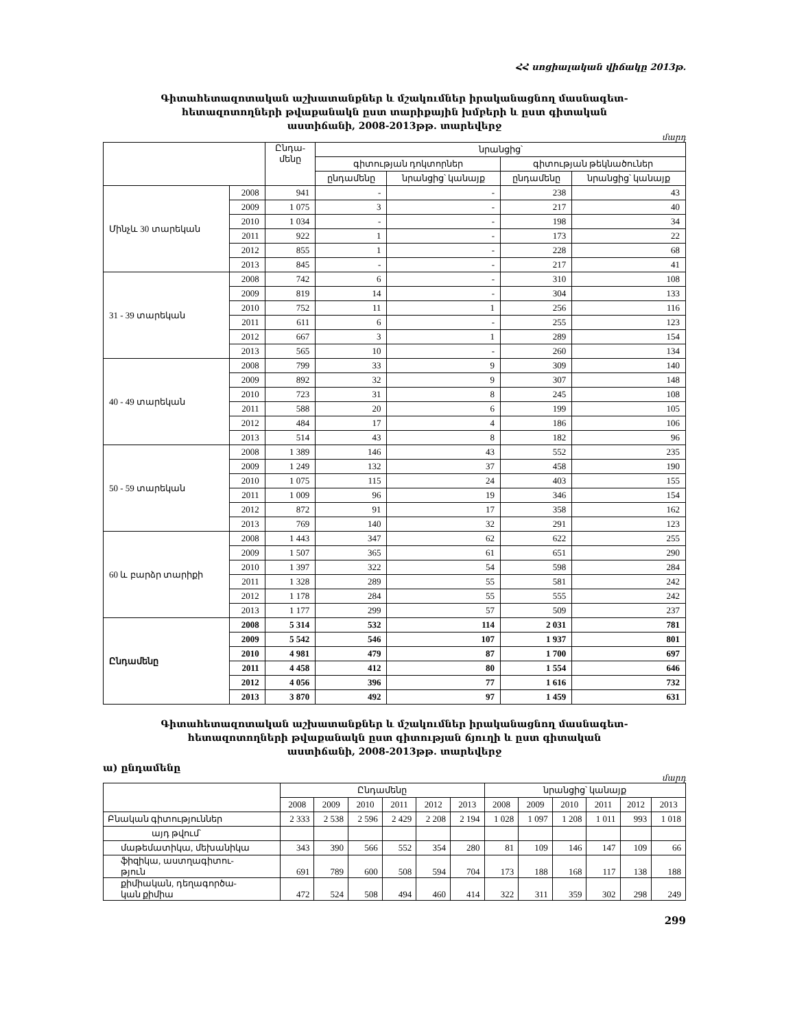ՀՀ սոցիալական վիճակը 2013թ.
Գիտահետազոտական աշխատանքներ և մշակումներ իրականացնող մասնագետ-
հետազոտողների թվաքանակն ըստ տարիքային խմբերի և ըստ գիտական
աստիճանի, 2008-2013թթ. տարեվերջ
մարդ
| | | Ընդա- մենը | նրանցից՝ | | | |
| --- | --- | --- | --- | --- | --- | --- |
| | | | գիտության դոկտորներ | | գիտության թեկնածուներ | |
| | | | ընդամենը | նրանցից՝ կանայք | ընդամենը | նրանցից՝ կանայք |
| Մինչև 30 տարեկան | 2008 | 941 | - | - | 238 | 43 |
| | 2009 | 1 075 | 3 | - | 217 | 40 |
| | 2010 | 1 034 | - | - | 198 | 34 |
| | 2011 | 922 | 1 | - | 173 | 22 |
| | 2012 | 855 | 1 | - | 228 | 68 |
| | 2013 | 845 | - | - | 217 | 41 |
| 31 - 39 տարեկան | 2008 | 742 | 6 | - | 310 | 108 |
| | 2009 | 819 | 14 | - | 304 | 133 |
| | 2010 | 752 | 11 | 1 | 256 | 116 |
| | 2011 | 611 | 6 | - | 255 | 123 |
| | 2012 | 667 | 3 | 1 | 289 | 154 |
| | 2013 | 565 | 10 | - | 260 | 134 |
| 40 - 49 տարեկան | 2008 | 799 | 33 | 9 | 309 | 140 |
| | 2009 | 892 | 32 | 9 | 307 | 148 |
| | 2010 | 723 | 31 | 8 | 245 | 108 |
| | 2011 | 588 | 20 | 6 | 199 | 105 |
| | 2012 | 484 | 17 | 4 | 186 | 106 |
| | 2013 | 514 | 43 | 8 | 182 | 96 |
| 50 - 59 տարեկան | 2008 | 1 389 | 146 | 43 | 552 | 235 |
| | 2009 | 1 249 | 132 | 37 | 458 | 190 |
| | 2010 | 1 075 | 115 | 24 | 403 | 155 |
| | 2011 | 1 009 | 96 | 19 | 346 | 154 |
| | 2012 | 872 | 91 | 17 | 358 | 162 |
| | 2013 | 769 | 140 | 32 | 291 | 123 |
| 60 և բարձր տարիքի | 2008 | 1 443 | 347 | 62 | 622 | 255 |
| | 2009 | 1 507 | 365 | 61 | 651 | 290 |
| | 2010 | 1 397 | 322 | 54 | 598 | 284 |
| | 2011 | 1 328 | 289 | 55 | 581 | 242 |
| | 2012 | 1 178 | 284 | 55 | 555 | 242 |
| | 2013 | 1 177 | 299 | 57 | 509 | 237 |
| Ընդամենը | 2008 | 5 314 | 532 | 114 | 2 031 | 781 |
| | 2009 | 5 542 | 546 | 107 | 1 937 | 801 |
| | 2010 | 4 981 | 479 | 87 | 1 700 | 697 |
| | 2011 | 4 458 | 412 | 80 | 1 554 | 646 |
| | 2012 | 4 056 | 396 | 77 | 1 616 | 732 |
| | 2013 | 3 870 | 492 | 97 | 1 459 | 631 |
Գիտահետազոտական աշխատանքներ և մշակումներ իրականացնող մասնագետ-
հետազոտողների թվաքանակն ըստ գիտության ճյուղի և ըստ գիտական
աստիճանի, 2008-2013թթ. տարեվերջ
ա) ընդամենը
մարդ
| | Ընդամենը | | | | | | նրանցից՝ կանայք | | | | | |
| --- | --- | --- | --- | --- | --- | --- | --- | --- | --- | --- | --- | --- |
| | 2008 | 2009 | 2010 | 2011 | 2012 | 2013 | 2008 | 2009 | 2010 | 2011 | 2012 | 2013 |
| Բնական գիտություններ | 2 333 | 2 538 | 2 596 | 2 429 | 2 208 | 2 194 | 1 028 | 1 097 | 1 208 | 1 011 | 993 | 1 018 |
| այդ թվում՝ | | | | | | | | | | | | |
| մաթեմատիկա, մեխանիկա | 343 | 390 | 566 | 552 | 354 | 280 | 81 | 109 | 146 | 147 | 109 | 66 |
| ֆիզիկա, աստղագիտու- թյուն | 691 | 789 | 600 | 508 | 594 | 704 | 173 | 188 | 168 | 117 | 138 | 188 |
| քիմիական, դեղագործա- կան քիմիա | 472 | 524 | 508 | 494 | 460 | 414 | 322 | 311 | 359 | 302 | 298 | 249 |
299